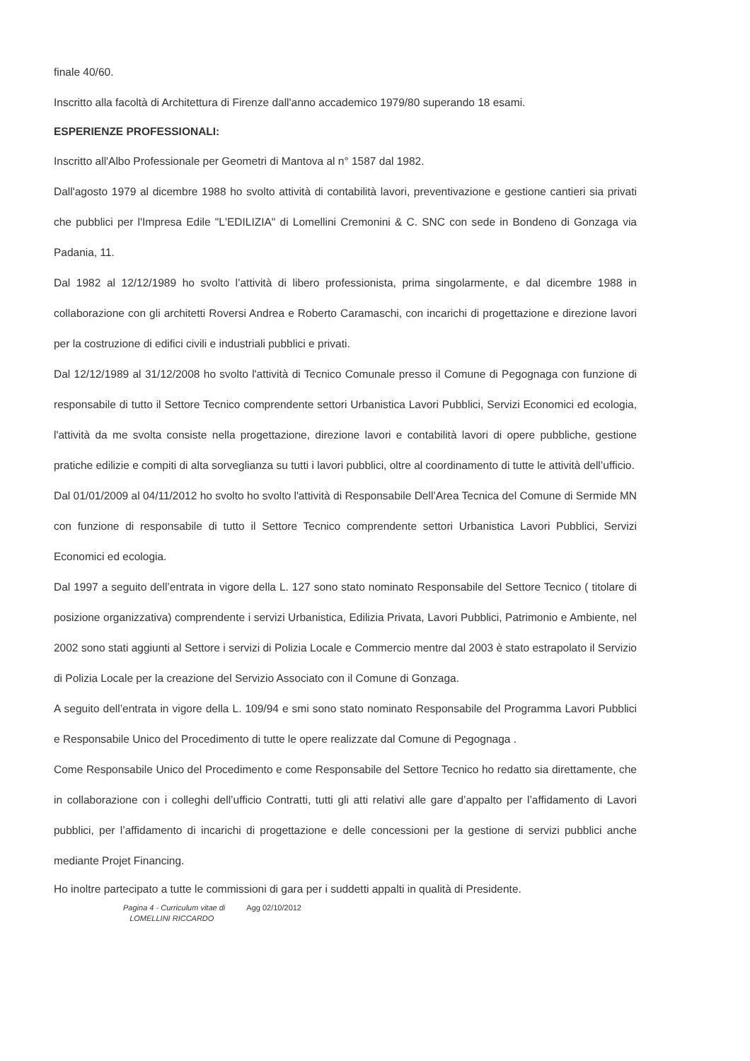finale 40/60.
Inscritto alla facoltà di Architettura di Firenze dall'anno accademico 1979/80 superando 18 esami.
ESPERIENZE PROFESSIONALI:
Inscritto all'Albo Professionale per Geometri di Mantova al n° 1587 dal 1982.
Dall'agosto 1979 al dicembre 1988 ho svolto attività di contabilità lavori, preventivazione e gestione cantieri sia privati che pubblici per l'Impresa Edile "L'EDILIZIA" di Lomellini Cremonini & C. SNC con sede in Bondeno di Gonzaga via Padania, 11.
Dal 1982 al 12/12/1989 ho svolto l’attività di libero professionista, prima singolarmente, e dal dicembre 1988 in collaborazione con gli architetti Roversi Andrea e Roberto Caramaschi, con incarichi di progettazione e direzione lavori per la costruzione di edifici civili e industriali pubblici e privati.
Dal 12/12/1989 al 31/12/2008 ho svolto l'attività di Tecnico Comunale presso il Comune di Pegognaga con funzione di responsabile di tutto il Settore Tecnico comprendente settori Urbanistica Lavori Pubblici, Servizi Economici ed ecologia, l'attività da me svolta consiste nella progettazione, direzione lavori e contabilità lavori di opere pubbliche, gestione pratiche edilizie e compiti di alta sorveglianza su tutti i lavori pubblici, oltre al coordinamento di tutte le attività dell’ufficio.
Dal 01/01/2009 al 04/11/2012 ho svolto ho svolto l'attività di Responsabile Dell’Area Tecnica del Comune di Sermide MN con funzione di responsabile di tutto il Settore Tecnico comprendente settori Urbanistica Lavori Pubblici, Servizi Economici ed ecologia.
Dal 1997 a seguito dell’entrata in vigore della L. 127 sono stato nominato Responsabile del Settore Tecnico ( titolare di posizione organizzativa) comprendente i servizi Urbanistica, Edilizia Privata, Lavori Pubblici, Patrimonio e Ambiente, nel 2002 sono stati aggiunti al Settore i servizi di Polizia Locale e Commercio mentre dal 2003 è stato estrapolato il Servizio di Polizia Locale per la creazione del Servizio Associato con il Comune di Gonzaga.
A seguito dell’entrata in vigore della L. 109/94 e smi sono stato nominato Responsabile del Programma Lavori Pubblici e Responsabile Unico del Procedimento di tutte le opere realizzate dal Comune di Pegognaga .
Come Responsabile Unico del Procedimento e come Responsabile del Settore Tecnico ho redatto sia direttamente, che in collaborazione con i colleghi dell’ufficio Contratti, tutti gli atti relativi alle gare d’appalto per l’affidamento di Lavori pubblici, per l’affidamento di incarichi di progettazione e delle concessioni per la gestione di servizi pubblici anche mediante Projet Financing.
Ho inoltre partecipato a tutte le commissioni di gara per i suddetti appalti in qualità di Presidente.
Pagina 4 - Curriculum vitae di
LOMELLINI RICCARDO
Agg 02/10/2012